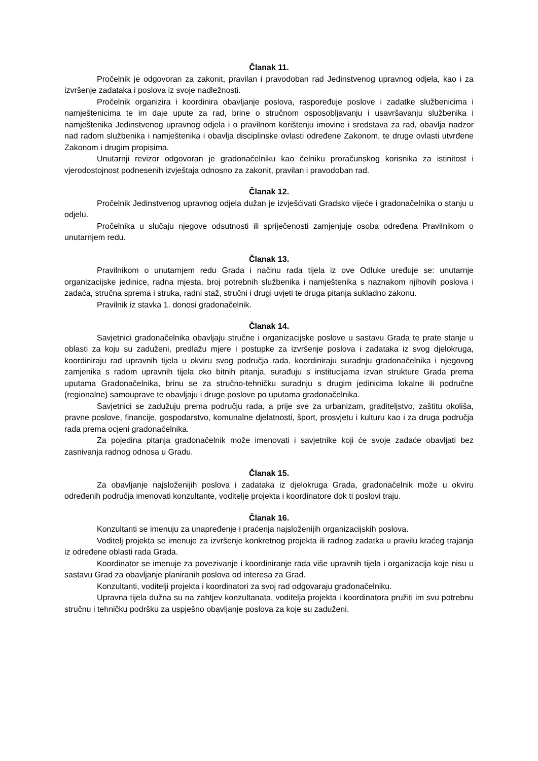Članak 11.
Pročelnik je odgovoran za zakonit, pravilan i pravodoban rad Jedinstvenog upravnog odjela, kao i za izvršenje zadataka i poslova iz svoje nadležnosti.
Pročelnik organizira i koordinira obavljanje poslova, raspoređuje poslove i zadatke službenicima i namještenicima te im daje upute za rad, brine o stručnom osposobljavanju i usavršavanju službenika i namještenika Jedinstvenog upravnog odjela i o pravilnom korištenju imovine i sredstava za rad, obavlja nadzor nad radom službenika i namještenika i obavlja disciplinske ovlasti određene Zakonom, te druge ovlasti utvrđene Zakonom i drugim propisima.
Unutarnji revizor odgovoran je gradonačelniku kao čelniku proračunskog korisnika za istinitost i vjerodostojnost podnesenih izvještaja odnosno za zakonit, pravilan i pravodoban rad.
Članak 12.
Pročelnik Jedinstvenog upravnog odjela dužan je izvješćivati Gradsko vijeće i gradonačelnika o stanju u odjelu.
Pročelnika u slučaju njegove odsutnosti ili spriječenosti zamjenjuje osoba određena Pravilnikom o unutarnjem redu.
Članak 13.
Pravilnikom o unutarnjem redu Grada i načinu rada tijela iz ove Odluke uređuje se: unutarnje organizacijske jedinice, radna mjesta, broj potrebnih službenika i namještenika s naznakom njihovih poslova i zadaća, stručna sprema i struka, radni staž, stručni i drugi uvjeti te druga pitanja sukladno zakonu.
Pravilnik iz stavka 1. donosi gradonačelnik.
Članak 14.
Savjetnici gradonačelnika obavljaju stručne i organizacijske poslove u sastavu Grada te prate stanje u oblasti za koju su zaduženi, predlažu mjere i postupke za izvršenje poslova i zadataka iz svog djelokruga, koordiniraju rad upravnih tijela u okviru svog područja rada, koordiniraju suradnju gradonačelnika i njegovog zamjenika s radom upravnih tijela oko bitnih pitanja, surađuju s institucijama izvan strukture Grada prema uputama Gradonačelnika, brinu se za stručno-tehničku suradnju s drugim jedinicima lokalne ili područne (regionalne) samouprave te obavljaju i druge poslove po uputama gradonačelnika.
Savjetnici se zadužuju prema području rada, a prije sve za urbanizam, graditeljstvo, zaštitu okoliša, pravne poslove, financije, gospodarstvo, komunalne djelatnosti, šport, prosvjetu i kulturu kao i za druga područja rada prema ocjeni gradonačelnika.
Za pojedina pitanja gradonačelnik može imenovati i savjetnike koji će svoje zadaće obavljati bez zasnivanja radnog odnosa u Gradu.
Članak 15.
Za obavljanje najsloženijih poslova i zadataka iz djelokruga Grada, gradonačelnik može u okviru određenih područja imenovati konzultante, voditelje projekta i koordinatore dok ti poslovi traju.
Članak 16.
Konzultanti se imenuju za unapređenje i praćenja najsloženijih organizacijskih poslova.
Voditelj projekta se imenuje za izvršenje konkretnog projekta ili radnog zadatka u pravilu kraćeg trajanja iz određene oblasti rada Grada.
Koordinator se imenuje za povezivanje i koordiniranje rada više upravnih tijela i organizacija koje nisu u sastavu Grad za obavljanje planiranih poslova od interesa za Grad.
Konzultanti, voditelji projekta i koordinatori za svoj rad odgovaraju gradonačelniku.
Upravna tijela dužna su na zahtjev konzultanata, voditelja projekta i koordinatora pružiti im svu potrebnu stručnu i tehničku podršku za uspješno obavljanje poslova za koje su zaduženi.